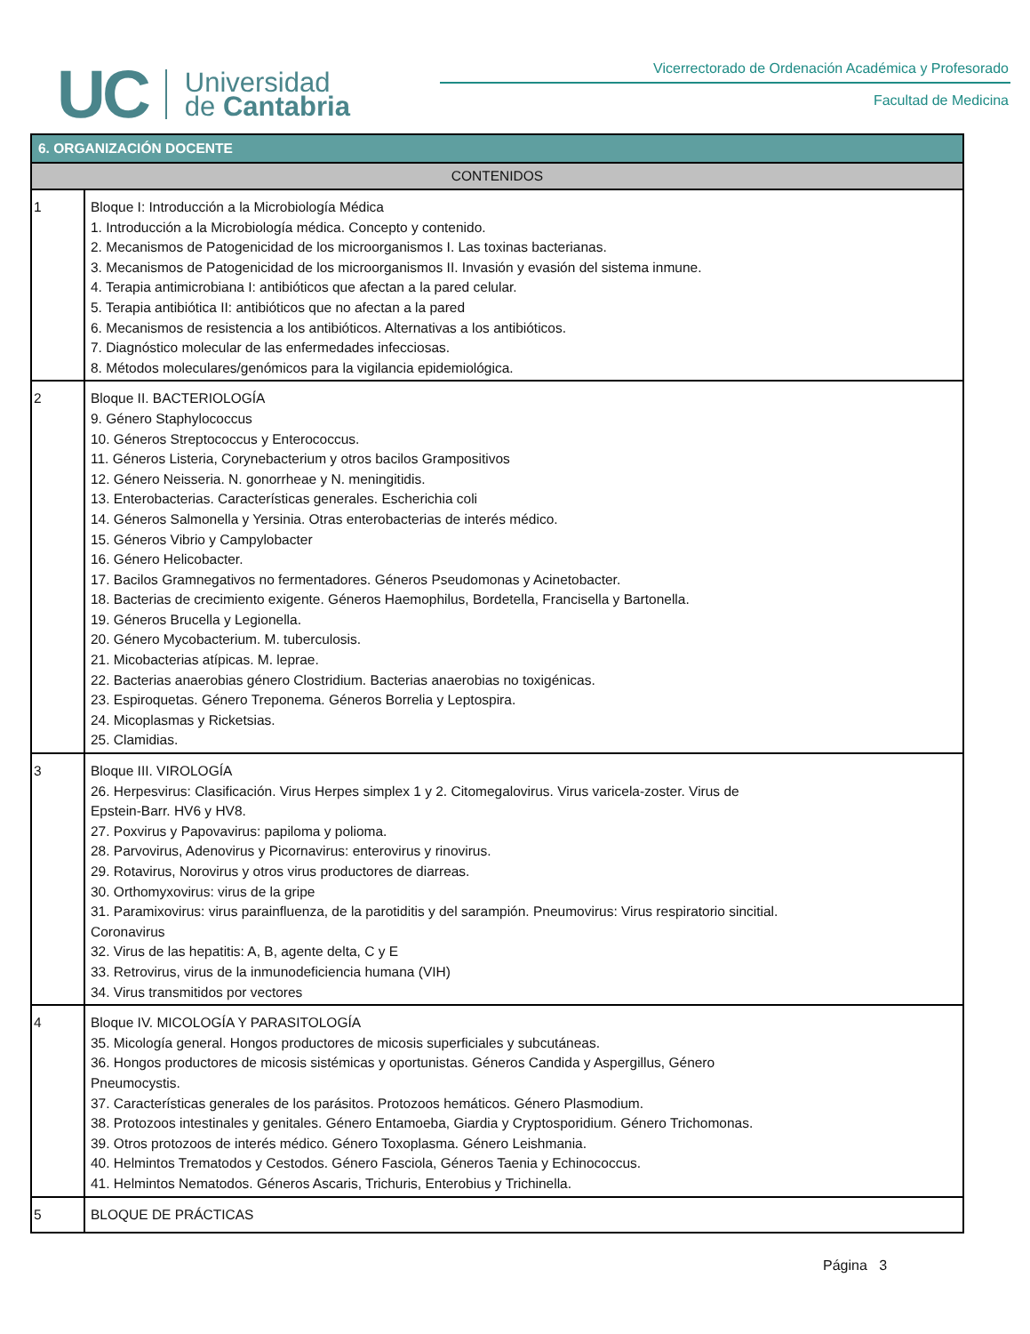UC Universidad
de Cantabria
Vicerrectorado de Ordenación Académica y Profesorado
Facultad de Medicina
| 6. ORGANIZACIÓN DOCENTE | |
| --- | --- |
| CONTENIDOS | |
| 1 | Bloque I: Introducción a la Microbiología Médica 1. Introducción a la Microbiología médica. Concepto y contenido. 2. Mecanismos de Patogenicidad de los microorganismos I. Las toxinas bacterianas. 3. Mecanismos de Patogenicidad de los microorganismos II. Invasión y evasión del sistema inmune. 4. Terapia antimicrobiana I: antibióticos que afectan a la pared celular. 5. Terapia antibiótica II: antibióticos que no afectan a la pared 6. Mecanismos de resistencia a los antibióticos. Alternativas a los antibióticos. 7. Diagnóstico molecular de las enfermedades infecciosas. 8. Métodos moleculares/genómicos para la vigilancia epidemiológica. |
| 2 | Bloque II. BACTERIOLOGÍA 9. Género Staphylococcus 10. Géneros Streptococcus y Enterococcus. 11. Géneros Listeria, Corynebacterium y otros bacilos Grampositivos 12. Género Neisseria. N. gonorrheae y N. meningitidis. 13. Enterobacterias. Características generales. Escherichia coli 14. Géneros Salmonella y Yersinia. Otras enterobacterias de interés médico. 15. Géneros Vibrio y Campylobacter 16. Género Helicobacter. 17. Bacilos Gramnegativos no fermentadores. Géneros Pseudomonas y Acinetobacter. 18. Bacterias de crecimiento exigente. Géneros Haemophilus, Bordetella, Francisella y Bartonella. 19. Géneros Brucella y Legionella. 20. Género Mycobacterium. M. tuberculosis. 21. Micobacterias atípicas. M. leprae. 22. Bacterias anaerobias género Clostridium. Bacterias anaerobias no toxigénicas. 23. Espiroquetas. Género Treponema. Géneros Borrelia y Leptospira. 24. Micoplasmas y Ricketsias. 25. Clamidias. |
| 3 | Bloque III. VIROLOGÍA 26. Herpesvirus: Clasificación. Virus Herpes simplex 1 y 2. Citomegalovirus. Virus varicela-zoster. Virus de Epstein-Barr. HV6 y HV8. 27. Poxvirus y Papovavirus: papiloma y polioma. 28. Parvovirus, Adenovirus y Picornavirus: enterovirus y rinovirus. 29. Rotavirus, Norovirus y otros virus productores de diarreas. 30. Orthomyxovirus: virus de la gripe 31. Paramixovirus: virus parainfluenza, de la parotiditis y del sarampión. Pneumovirus: Virus respiratorio sincitial. Coronavirus 32. Virus de las hepatitis: A, B, agente delta, C y E 33. Retrovirus, virus de la inmunodeficiencia humana (VIH) 34. Virus transmitidos por vectores |
| 4 | Bloque IV. MICOLOGÍA Y PARASITOLOGÍA 35. Micología general. Hongos productores de micosis superficiales y subcutáneas. 36. Hongos productores de micosis sistémicas y oportunistas. Géneros Candida y Aspergillus, Género Pneumocystis. 37. Características generales de los parásitos. Protozoos hemáticos. Género Plasmodium. 38. Protozoos intestinales y genitales. Género Entamoeba, Giardia y Cryptosporidium. Género Trichomonas. 39. Otros protozoos de interés médico. Género Toxoplasma. Género Leishmania. 40. Helmintos Trematodos y Cestodos. Género Fasciola, Géneros Taenia y Echinococcus. 41. Helmintos Nematodos. Géneros Ascaris, Trichuris, Enterobius y Trichinella. |
| 5 | BLOQUE DE PRÁCTICAS |
Página 3